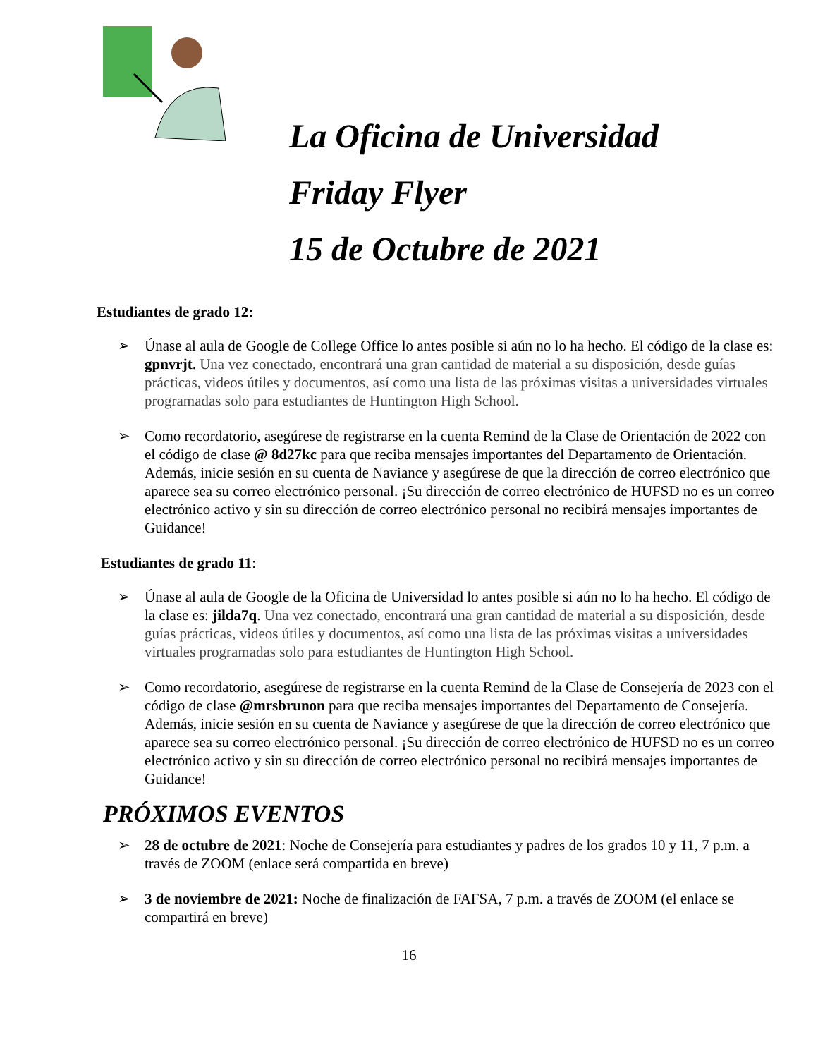La Oficina de Universidad
Friday Flyer
15 de Octubre de 2021
Estudiantes de grado 12:
➢ Únase al aula de Google de College Office lo antes posible si aún no lo ha hecho. El código de la clase es: gpnvrjt. Una vez conectado, encontrará una gran cantidad de material a su disposición, desde guías prácticas, videos útiles y documentos, así como una lista de las próximas visitas a universidades virtuales programadas solo para estudiantes de Huntington High School.
➢ Como recordatorio, asegúrese de registrarse en la cuenta Remind de la Clase de Orientación de 2022 con el código de clase @ 8d27kc para que reciba mensajes importantes del Departamento de Orientación. Además, inicie sesión en su cuenta de Naviance y asegúrese de que la dirección de correo electrónico que aparece sea su correo electrónico personal. ¡Su dirección de correo electrónico de HUFSD no es un correo electrónico activo y sin su dirección de correo electrónico personal no recibirá mensajes importantes de Guidance!
Estudiantes de grado 11:
➢ Únase al aula de Google de la Oficina de Universidad lo antes posible si aún no lo ha hecho. El código de la clase es: jilda7q. Una vez conectado, encontrará una gran cantidad de material a su disposición, desde guías prácticas, videos útiles y documentos, así como una lista de las próximas visitas a universidades virtuales programadas solo para estudiantes de Huntington High School.
➢ Como recordatorio, asegúrese de registrarse en la cuenta Remind de la Clase de Consejería de 2023 con el código de clase @mrsbrunon para que reciba mensajes importantes del Departamento de Consejería. Además, inicie sesión en su cuenta de Naviance y asegúrese de que la dirección de correo electrónico que aparece sea su correo electrónico personal. ¡Su dirección de correo electrónico de HUFSD no es un correo electrónico activo y sin su dirección de correo electrónico personal no recibirá mensajes importantes de Guidance!
PRÓXIMOS EVENTOS
➢ 28 de octubre de 2021: Noche de Consejería para estudiantes y padres de los grados 10 y 11, 7 p.m. a través de ZOOM (enlace será compartida en breve)
➢ 3 de noviembre de 2021: Noche de finalización de FAFSA, 7 p.m. a través de ZOOM (el enlace se compartirá en breve)
16